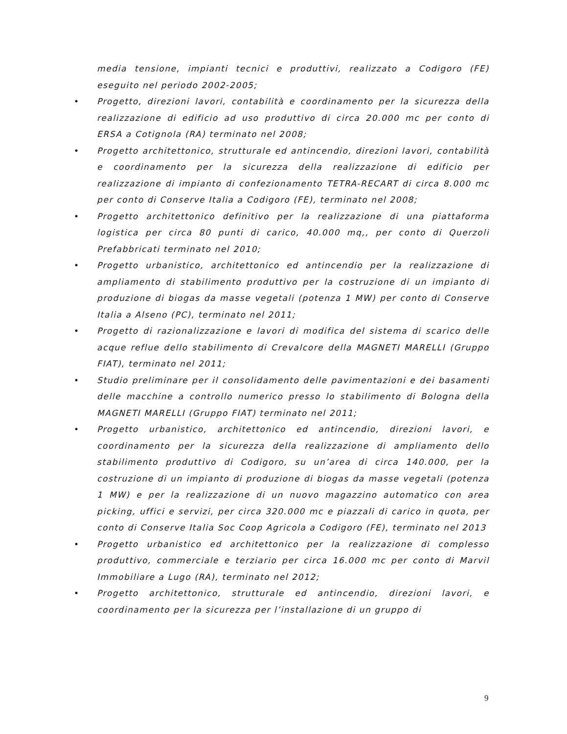media tensione, impianti tecnici e produttivi, realizzato a Codigoro (FE) eseguito nel periodo 2002-2005;
• Progetto, direzioni lavori, contabilità e coordinamento per la sicurezza della realizzazione di edificio ad uso produttivo di circa 20.000 mc per conto di ERSA a Cotignola (RA) terminato nel 2008;
• Progetto architettonico, strutturale ed antincendio, direzioni lavori, contabilità e coordinamento per la sicurezza della realizzazione di edificio per realizzazione di impianto di confezionamento TETRA-RECART di circa 8.000 mc per conto di Conserve Italia a Codigoro (FE), terminato nel 2008;
• Progetto architettonico definitivo per la realizzazione di una piattaforma logistica per circa 80 punti di carico, 40.000 mq,, per conto di Querzoli Prefabbricati terminato nel 2010;
• Progetto urbanistico, architettonico ed antincendio per la realizzazione di ampliamento di stabilimento produttivo per la costruzione di un impianto di produzione di biogas da masse vegetali (potenza 1 MW) per conto di Conserve Italia a Alseno (PC), terminato nel 2011;
• Progetto di razionalizzazione e lavori di modifica del sistema di scarico delle acque reflue dello stabilimento di Crevalcore della MAGNETI MARELLI (Gruppo FIAT), terminato nel 2011;
• Studio preliminare per il consolidamento delle pavimentazioni e dei basamenti delle macchine a controllo numerico presso lo stabilimento di Bologna della MAGNETI MARELLI (Gruppo FIAT) terminato nel 2011;
• Progetto urbanistico, architettonico ed antincendio, direzioni lavori, e coordinamento per la sicurezza della realizzazione di ampliamento dello stabilimento produttivo di Codigoro, su un’area di circa 140.000, per la costruzione di un impianto di produzione di biogas da masse vegetali (potenza 1 MW) e per la realizzazione di un nuovo magazzino automatico con area picking, uffici e servizi, per circa 320.000 mc e piazzali di carico in quota, per conto di Conserve Italia Soc Coop Agricola a Codigoro (FE), terminato nel 2013
• Progetto urbanistico ed architettonico per la realizzazione di complesso produttivo, commerciale e terziario per circa 16.000 mc per conto di Marvil Immobiliare a Lugo (RA), terminato nel 2012;
• Progetto architettonico, strutturale ed antincendio, direzioni lavori, e coordinamento per la sicurezza per l’installazione di un gruppo di
9